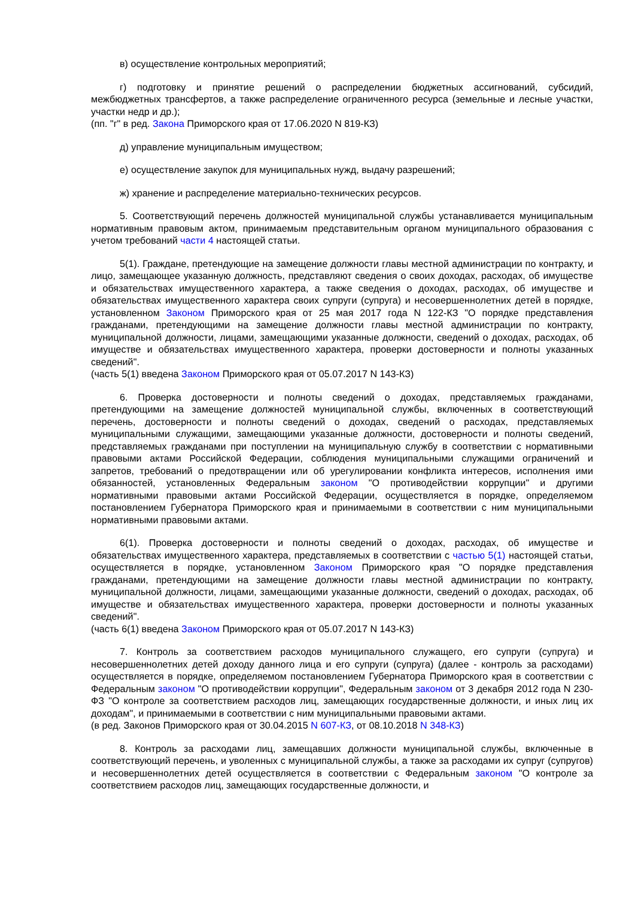в) осуществление контрольных мероприятий;
г) подготовку и принятие решений о распределении бюджетных ассигнований, субсидий, межбюджетных трансфертов, а также распределение ограниченного ресурса (земельные и лесные участки, участки недр и др.);
(пп. "г" в ред. Закона Приморского края от 17.06.2020 N 819-КЗ)
д) управление муниципальным имуществом;
е) осуществление закупок для муниципальных нужд, выдачу разрешений;
ж) хранение и распределение материально-технических ресурсов.
5. Соответствующий перечень должностей муниципальной службы устанавливается муниципальным нормативным правовым актом, принимаемым представительным органом муниципального образования с учетом требований части 4 настоящей статьи.
5(1). Граждане, претендующие на замещение должности главы местной администрации по контракту, и лицо, замещающее указанную должность, представляют сведения о своих доходах, расходах, об имуществе и обязательствах имущественного характера, а также сведения о доходах, расходах, об имуществе и обязательствах имущественного характера своих супруги (супруга) и несовершеннолетних детей в порядке, установленном Законом Приморского края от 25 мая 2017 года N 122-КЗ "О порядке представления гражданами, претендующими на замещение должности главы местной администрации по контракту, муниципальной должности, лицами, замещающими указанные должности, сведений о доходах, расходах, об имуществе и обязательствах имущественного характера, проверки достоверности и полноты указанных сведений".
(часть 5(1) введена Законом Приморского края от 05.07.2017 N 143-КЗ)
6. Проверка достоверности и полноты сведений о доходах, представляемых гражданами, претендующими на замещение должностей муниципальной службы, включенных в соответствующий перечень, достоверности и полноты сведений о доходах, сведений о расходах, представляемых муниципальными служащими, замещающими указанные должности, достоверности и полноты сведений, представляемых гражданами при поступлении на муниципальную службу в соответствии с нормативными правовыми актами Российской Федерации, соблюдения муниципальными служащими ограничений и запретов, требований о предотвращении или об урегулировании конфликта интересов, исполнения ими обязанностей, установленных Федеральным законом "О противодействии коррупции" и другими нормативными правовыми актами Российской Федерации, осуществляется в порядке, определяемом постановлением Губернатора Приморского края и принимаемыми в соответствии с ним муниципальными нормативными правовыми актами.
6(1). Проверка достоверности и полноты сведений о доходах, расходах, об имуществе и обязательствах имущественного характера, представляемых в соответствии с частью 5(1) настоящей статьи, осуществляется в порядке, установленном Законом Приморского края "О порядке представления гражданами, претендующими на замещение должности главы местной администрации по контракту, муниципальной должности, лицами, замещающими указанные должности, сведений о доходах, расходах, об имуществе и обязательствах имущественного характера, проверки достоверности и полноты указанных сведений".
(часть 6(1) введена Законом Приморского края от 05.07.2017 N 143-КЗ)
7. Контроль за соответствием расходов муниципального служащего, его супруги (супруга) и несовершеннолетних детей доходу данного лица и его супруги (супруга) (далее - контроль за расходами) осуществляется в порядке, определяемом постановлением Губернатора Приморского края в соответствии с Федеральным законом "О противодействии коррупции", Федеральным законом от 3 декабря 2012 года N 230-ФЗ "О контроле за соответствием расходов лиц, замещающих государственные должности, и иных лиц их доходам", и принимаемыми в соответствии с ним муниципальными правовыми актами.
(в ред. Законов Приморского края от 30.04.2015 N 607-КЗ, от 08.10.2018 N 348-КЗ)
8. Контроль за расходами лиц, замещавших должности муниципальной службы, включенные в соответствующий перечень, и уволенных с муниципальной службы, а также за расходами их супруг (супругов) и несовершеннолетних детей осуществляется в соответствии с Федеральным законом "О контроле за соответствием расходов лиц, замещающих государственные должности, и